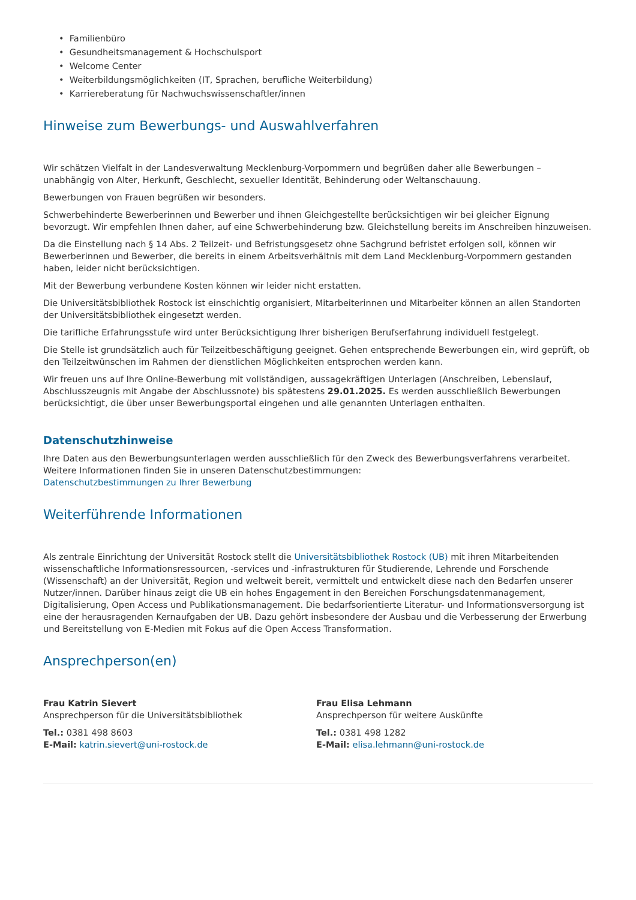• Familienbüro
• Gesundheitsmanagement & Hochschulsport
• Welcome Center
• Weiterbildungsmöglichkeiten (IT, Sprachen, berufliche Weiterbildung)
• Karriereberatung für Nachwuchswissenschaftler/innen
Hinweise zum Bewerbungs- und Auswahlverfahren
Wir schätzen Vielfalt in der Landesverwaltung Mecklenburg-Vorpommern und begrüßen daher alle Bewerbungen – unabhängig von Alter, Herkunft, Geschlecht, sexueller Identität, Behinderung oder Weltanschauung.
Bewerbungen von Frauen begrüßen wir besonders.
Schwerbehinderte Bewerberinnen und Bewerber und ihnen Gleichgestellte berücksichtigen wir bei gleicher Eignung bevorzugt. Wir empfehlen Ihnen daher, auf eine Schwerbehinderung bzw. Gleichstellung bereits im Anschreiben hinzuweisen.
Da die Einstellung nach § 14 Abs. 2 Teilzeit- und Befristungsgesetz ohne Sachgrund befristet erfolgen soll, können wir Bewerberinnen und Bewerber, die bereits in einem Arbeitsverhältnis mit dem Land Mecklenburg-Vorpommern gestanden haben, leider nicht berücksichtigen.
Mit der Bewerbung verbundene Kosten können wir leider nicht erstatten.
Die Universitätsbibliothek Rostock ist einschichtig organisiert, Mitarbeiterinnen und Mitarbeiter können an allen Standorten der Universitätsbibliothek eingesetzt werden.
Die tarifliche Erfahrungsstufe wird unter Berücksichtigung Ihrer bisherigen Berufserfahrung individuell festgelegt.
Die Stelle ist grundsätzlich auch für Teilzeitbeschäftigung geeignet. Gehen entsprechende Bewerbungen ein, wird geprüft, ob den Teilzeitwünschen im Rahmen der dienstlichen Möglichkeiten entsprochen werden kann.
Wir freuen uns auf Ihre Online-Bewerbung mit vollständigen, aussagekräftigen Unterlagen (Anschreiben, Lebenslauf, Abschlusszeugnis mit Angabe der Abschlussnote) bis spätestens 29.01.2025. Es werden ausschließlich Bewerbungen berücksichtigt, die über unser Bewerbungsportal eingehen und alle genannten Unterlagen enthalten.
Datenschutzhinweise
Ihre Daten aus den Bewerbungsunterlagen werden ausschließlich für den Zweck des Bewerbungsverfahrens verarbeitet. Weitere Informationen finden Sie in unseren Datenschutzbestimmungen:
Datenschutzbestimmungen zu Ihrer Bewerbung
Weiterführende Informationen
Als zentrale Einrichtung der Universität Rostock stellt die Universitätsbibliothek Rostock (UB) mit ihren Mitarbeitenden wissenschaftliche Informationsressourcen, -services und -infrastrukturen für Studierende, Lehrende und Forschende (Wissenschaft) an der Universität, Region und weltweit bereit, vermittelt und entwickelt diese nach den Bedarfen unserer Nutzer/innen. Darüber hinaus zeigt die UB ein hohes Engagement in den Bereichen Forschungsdatenmanagement, Digitalisierung, Open Access und Publikationsmanagement. Die bedarfsorientierte Literatur- und Informationsversorgung ist eine der herausragenden Kernaufgaben der UB. Dazu gehört insbesondere der Ausbau und die Verbesserung der Erwerbung und Bereitstellung von E-Medien mit Fokus auf die Open Access Transformation.
Ansprechperson(en)
Frau Katrin Sievert
Ansprechperson für die Universitätsbibliothek
Tel.: 0381 498 8603
E-Mail: katrin.sievert@uni-rostock.de
Frau Elisa Lehmann
Ansprechperson für weitere Auskünfte
Tel.: 0381 498 1282
E-Mail: elisa.lehmann@uni-rostock.de